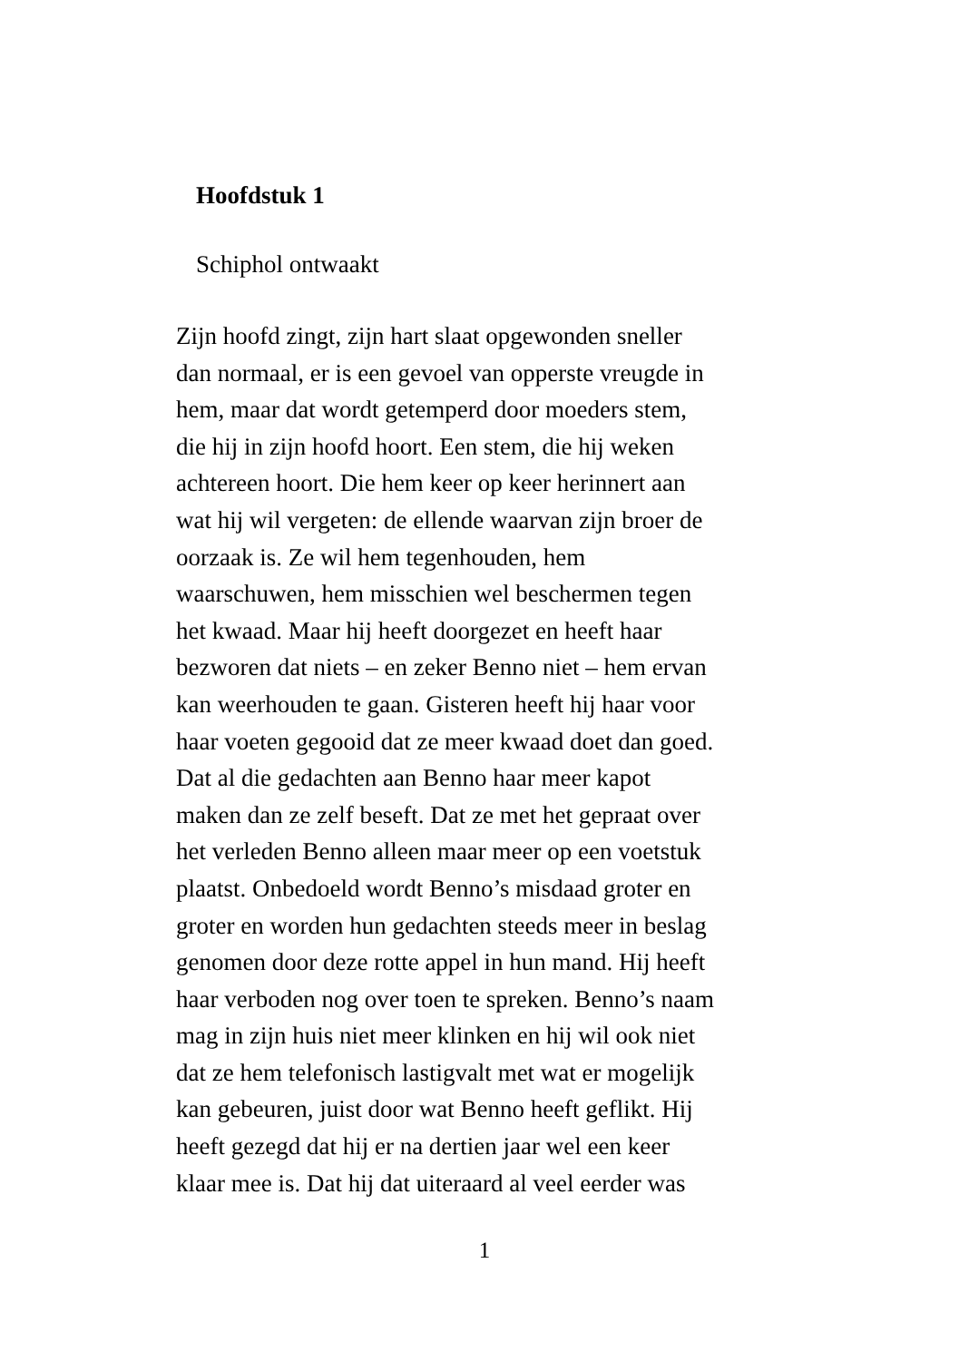Hoofdstuk 1
Schiphol ontwaakt
Zijn hoofd zingt, zijn hart slaat opgewonden sneller
dan normaal, er is een gevoel van opperste vreugde in
hem, maar dat wordt getemperd door moeders stem,
die hij in zijn hoofd hoort. Een stem, die hij weken
achtereen hoort. Die hem keer op keer herinnert aan
wat hij wil vergeten: de ellende waarvan zijn broer de
oorzaak is. Ze wil hem tegenhouden, hem
waarschuwen, hem misschien wel beschermen tegen
het kwaad. Maar hij heeft doorgezet en heeft haar
bezworen dat niets – en zeker Benno niet – hem ervan
kan weerhouden te gaan. Gisteren heeft hij haar voor
haar voeten gegooid dat ze meer kwaad doet dan goed.
Dat al die gedachten aan Benno haar meer kapot
maken dan ze zelf beseft. Dat ze met het gepraat over
het verleden Benno alleen maar meer op een voetstuk
plaatst. Onbedoeld wordt Benno’s misdaad groter en
groter en worden hun gedachten steeds meer in beslag
genomen door deze rotte appel in hun mand. Hij heeft
haar verboden nog over toen te spreken. Benno’s naam
mag in zijn huis niet meer klinken en hij wil ook niet
dat ze hem telefonisch lastigvalt met wat er mogelijk
kan gebeuren, juist door wat Benno heeft geflikt. Hij
heeft gezegd dat hij er na dertien jaar wel een keer
klaar mee is. Dat hij dat uiteraard al veel eerder was
1